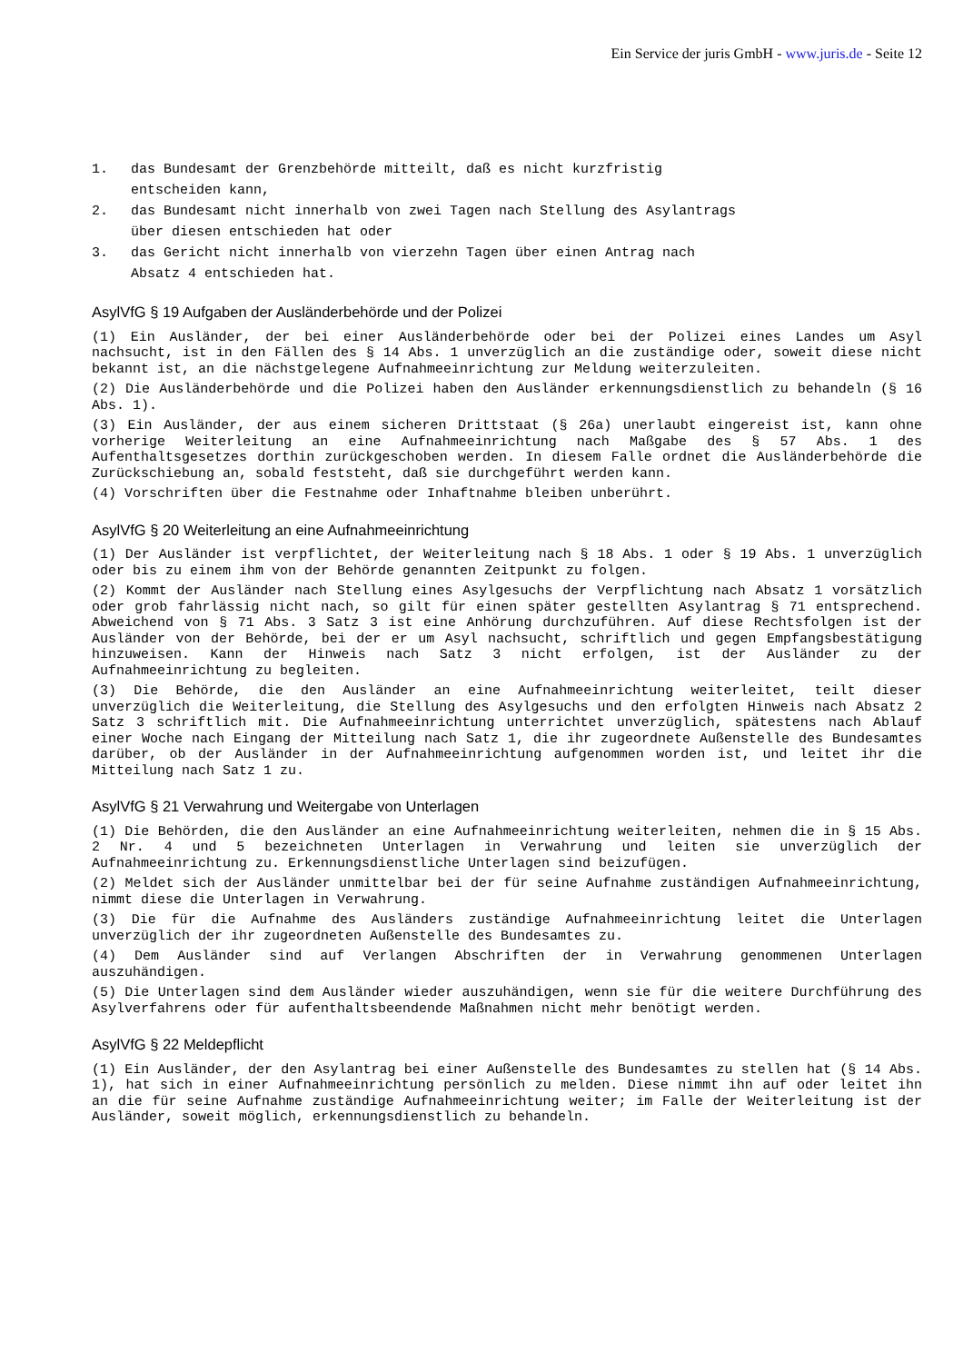Ein Service der juris GmbH - www.juris.de - Seite 12
1. das Bundesamt der Grenzbehörde mitteilt, daß es nicht kurzfristig
entscheiden kann,
2. das Bundesamt nicht innerhalb von zwei Tagen nach Stellung des Asylantrags
über diesen entschieden hat oder
3. das Gericht nicht innerhalb von vierzehn Tagen über einen Antrag nach
Absatz 4 entschieden hat.
AsylVfG § 19 Aufgaben der Ausländerbehörde und der Polizei
(1) Ein Ausländer, der bei einer Ausländerbehörde oder bei der Polizei eines Landes um Asyl nachsucht, ist in den Fällen des § 14 Abs. 1 unverzüglich an die zuständige oder, soweit diese nicht bekannt ist, an die nächstgelegene Aufnahmeeinrichtung zur Meldung weiterzuleiten.
(2) Die Ausländerbehörde und die Polizei haben den Ausländer erkennungsdienstlich zu behandeln (§ 16 Abs. 1).
(3) Ein Ausländer, der aus einem sicheren Drittstaat (§ 26a) unerlaubt eingereist ist, kann ohne vorherige Weiterleitung an eine Aufnahmeeinrichtung nach Maßgabe des § 57 Abs. 1 des Aufenthaltsgesetzes dorthin zurückgeschoben werden. In diesem Falle ordnet die Ausländerbehörde die Zurückschiebung an, sobald feststeht, daß sie durchgeführt werden kann.
(4) Vorschriften über die Festnahme oder Inhaftnahme bleiben unberührt.
AsylVfG § 20 Weiterleitung an eine Aufnahmeeinrichtung
(1) Der Ausländer ist verpflichtet, der Weiterleitung nach § 18 Abs. 1 oder § 19 Abs. 1 unverzüglich oder bis zu einem ihm von der Behörde genannten Zeitpunkt zu folgen.
(2) Kommt der Ausländer nach Stellung eines Asylgesuchs der Verpflichtung nach Absatz 1 vorsätzlich oder grob fahrlässig nicht nach, so gilt für einen später gestellten Asylantrag § 71 entsprechend. Abweichend von § 71 Abs. 3 Satz 3 ist eine Anhörung durchzuführen. Auf diese Rechtsfolgen ist der Ausländer von der Behörde, bei der er um Asyl nachsucht, schriftlich und gegen Empfangsbestätigung hinzuweisen. Kann der Hinweis nach Satz 3 nicht erfolgen, ist der Ausländer zu der Aufnahmeeinrichtung zu begleiten.
(3) Die Behörde, die den Ausländer an eine Aufnahmeeinrichtung weiterleitet, teilt dieser unverzüglich die Weiterleitung, die Stellung des Asylgesuchs und den erfolgten Hinweis nach Absatz 2 Satz 3 schriftlich mit. Die Aufnahmeeinrichtung unterrichtet unverzüglich, spätestens nach Ablauf einer Woche nach Eingang der Mitteilung nach Satz 1, die ihr zugeordnete Außenstelle des Bundesamtes darüber, ob der Ausländer in der Aufnahmeeinrichtung aufgenommen worden ist, und leitet ihr die Mitteilung nach Satz 1 zu.
AsylVfG § 21 Verwahrung und Weitergabe von Unterlagen
(1) Die Behörden, die den Ausländer an eine Aufnahmeeinrichtung weiterleiten, nehmen die in § 15 Abs. 2 Nr. 4 und 5 bezeichneten Unterlagen in Verwahrung und leiten sie unverzüglich der Aufnahmeeinrichtung zu. Erkennungsdienstliche Unterlagen sind beizufügen.
(2) Meldet sich der Ausländer unmittelbar bei der für seine Aufnahme zuständigen Aufnahmeeinrichtung, nimmt diese die Unterlagen in Verwahrung.
(3) Die für die Aufnahme des Ausländers zuständige Aufnahmeeinrichtung leitet die Unterlagen unverzüglich der ihr zugeordneten Außenstelle des Bundesamtes zu.
(4) Dem Ausländer sind auf Verlangen Abschriften der in Verwahrung genommenen Unterlagen auszuhändigen.
(5) Die Unterlagen sind dem Ausländer wieder auszuhändigen, wenn sie für die weitere Durchführung des Asylverfahrens oder für aufenthaltsbeendende Maßnahmen nicht mehr benötigt werden.
AsylVfG § 22 Meldepflicht
(1) Ein Ausländer, der den Asylantrag bei einer Außenstelle des Bundesamtes zu stellen hat (§ 14 Abs. 1), hat sich in einer Aufnahmeeinrichtung persönlich zu melden. Diese nimmt ihn auf oder leitet ihn an die für seine Aufnahme zuständige Aufnahmeeinrichtung weiter; im Falle der Weiterleitung ist der Ausländer, soweit möglich, erkennungsdienstlich zu behandeln.